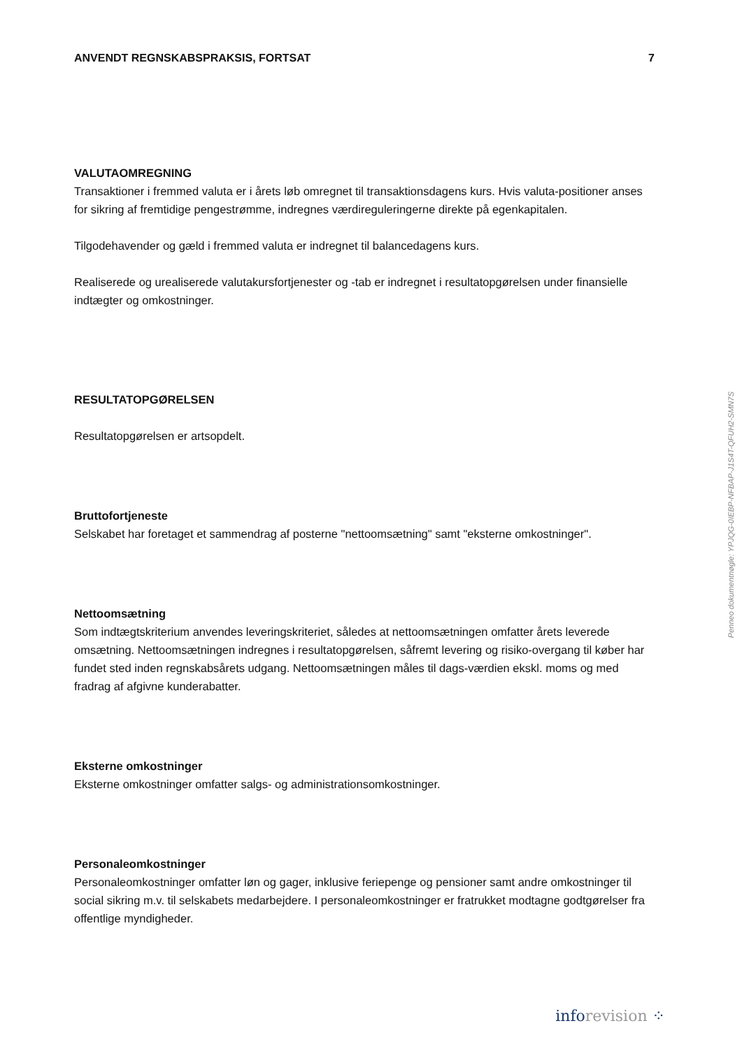ANVENDT REGNSKABSPRAKSIS, FORTSAT 7
VALUTAOMREGNING
Transaktioner i fremmed valuta er i årets løb omregnet til transaktionsdagens kurs. Hvis valuta-positioner anses for sikring af fremtidige pengestrømme, indregnes værdireguleringerne direkte på egenkapitalen.
Tilgodehavender og gæld i fremmed valuta er indregnet til balancedagens kurs.
Realiserede og urealiserede valutakursfortjenester og -tab er indregnet i resultatopgørelsen under finansielle indtægter og omkostninger.
RESULTATOPGØRELSEN
Resultatopgørelsen er artsopdelt.
Bruttofortjeneste
Selskabet har foretaget et sammendrag af posterne "nettoomsætning" samt "eksterne omkostninger".
Nettoomsætning
Som indtægtskriterium anvendes leveringskriteriet, således at nettoomsætningen omfatter årets leverede omsætning. Nettoomsætningen indregnes i resultatopgørelsen, såfremt levering og risiko-overgang til køber har fundet sted inden regnskabsårets udgang. Nettoomsætningen måles til dags-værdien ekskl. moms og med fradrag af afgivne kunderabatter.
Eksterne omkostninger
Eksterne omkostninger omfatter salgs- og administrationsomkostninger.
Personaleomkostninger
Personaleomkostninger omfatter løn og gager, inklusive feriepenge og pensioner samt andre omkostninger til social sikring m.v. til selskabets medarbejdere. I personaleomkostninger er fratrukket modtagne godtgørelser fra offentlige myndigheder.
Penneo dokumentnøgle: YPJQG-0IEBP-NFBAP-J1S4T-QFUH2-SMN7S
info revision ⁘